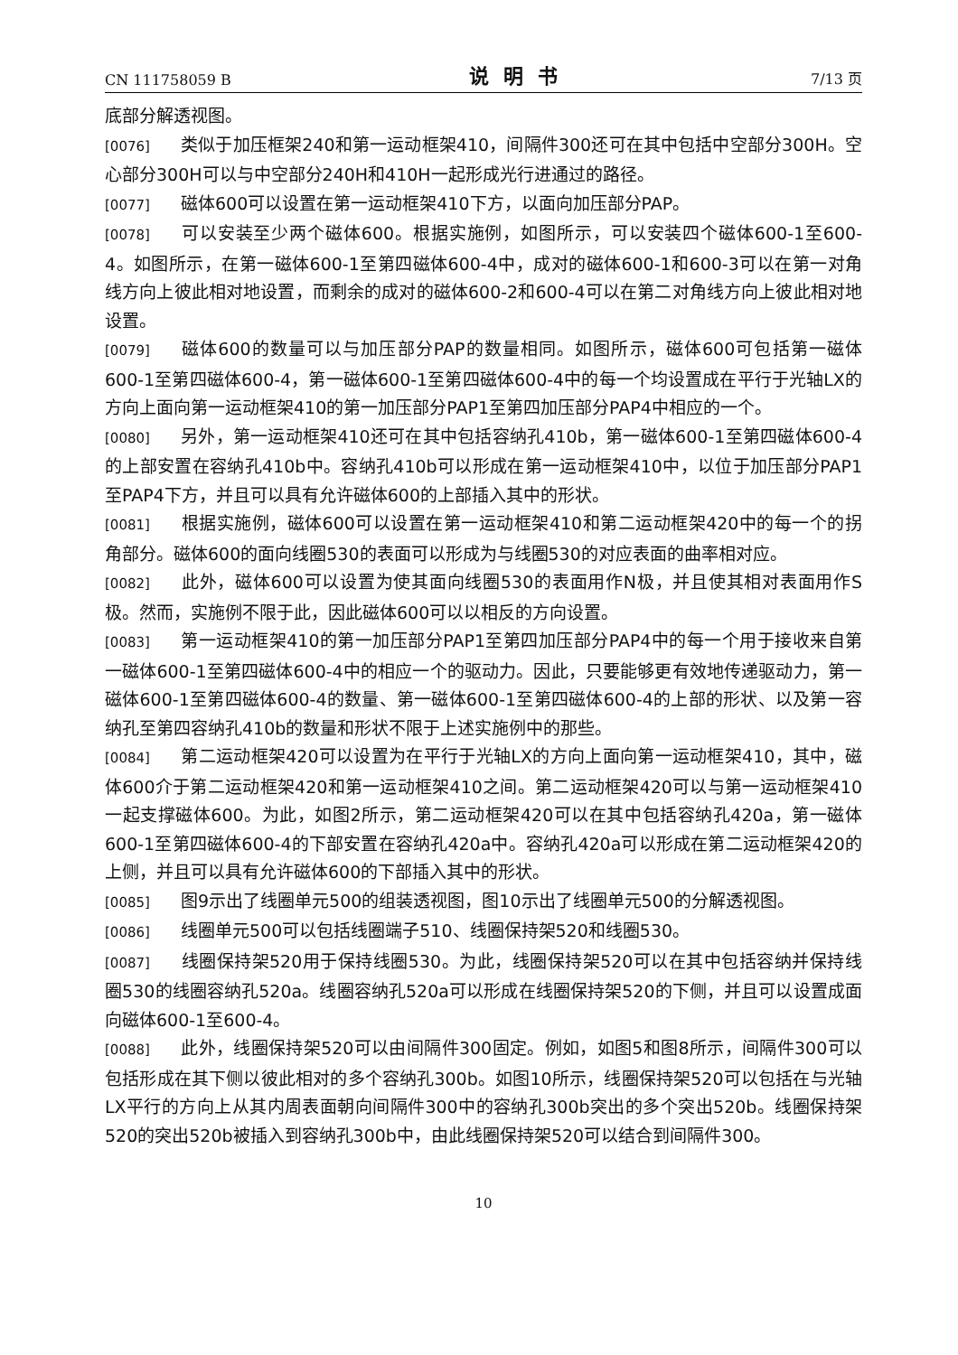CN 111758059 B 说明书 7/13 页
底部分解透视图。
[0076] 类似于加压框架240和第一运动框架410，间隔件300还可在其中包括中空部分300H。空心部分300H可以与中空部分240H和410H一起形成光行进通过的路径。
[0077] 磁体600可以设置在第一运动框架410下方，以面向加压部分PAP。
[0078] 可以安装至少两个磁体600。根据实施例，如图所示，可以安装四个磁体600-1至600-4。如图所示，在第一磁体600-1至第四磁体600-4中，成对的磁体600-1和600-3可以在第一对角线方向上彼此相对地设置，而剩余的成对的磁体600-2和600-4可以在第二对角线方向上彼此相对地设置。
[0079] 磁体600的数量可以与加压部分PAP的数量相同。如图所示，磁体600可包括第一磁体600-1至第四磁体600-4，第一磁体600-1至第四磁体600-4中的每一个均设置成在平行于光轴LX的方向上面向第一运动框架410的第一加压部分PAP1至第四加压部分PAP4中相应的一个。
[0080] 另外，第一运动框架410还可在其中包括容纳孔410b，第一磁体600-1至第四磁体600-4的上部安置在容纳孔410b中。容纳孔410b可以形成在第一运动框架410中，以位于加压部分PAP1至PAP4下方，并且可以具有允许磁体600的上部插入其中的形状。
[0081] 根据实施例，磁体600可以设置在第一运动框架410和第二运动框架420中的每一个的拐角部分。磁体600的面向线圈530的表面可以形成为与线圈530的对应表面的曲率相对应。
[0082] 此外，磁体600可以设置为使其面向线圈530的表面用作N极，并且使其相对表面用作S极。然而，实施例不限于此，因此磁体600可以以相反的方向设置。
[0083] 第一运动框架410的第一加压部分PAP1至第四加压部分PAP4中的每一个用于接收来自第一磁体600-1至第四磁体600-4中的相应一个的驱动力。因此，只要能够更有效地传递驱动力，第一磁体600-1至第四磁体600-4的数量、第一磁体600-1至第四磁体600-4的上部的形状、以及第一容纳孔至第四容纳孔410b的数量和形状不限于上述实施例中的那些。
[0084] 第二运动框架420可以设置为在平行于光轴LX的方向上面向第一运动框架410，其中，磁体600介于第二运动框架420和第一运动框架410之间。第二运动框架420可以与第一运动框架410一起支撑磁体600。为此，如图2所示，第二运动框架420可以在其中包括容纳孔420a，第一磁体600-1至第四磁体600-4的下部安置在容纳孔420a中。容纳孔420a可以形成在第二运动框架420的上侧，并且可以具有允许磁体600的下部插入其中的形状。
[0085] 图9示出了线圈单元500的组装透视图，图10示出了线圈单元500的分解透视图。
[0086] 线圈单元500可以包括线圈端子510、线圈保持架520和线圈530。
[0087] 线圈保持架520用于保持线圈530。为此，线圈保持架520可以在其中包括容纳并保持线圈530的线圈容纳孔520a。线圈容纳孔520a可以形成在线圈保持架520的下侧，并且可以设置成面向磁体600-1至600-4。
[0088] 此外，线圈保持架520可以由间隔件300固定。例如，如图5和图8所示，间隔件300可以包括形成在其下侧以彼此相对的多个容纳孔300b。如图10所示，线圈保持架520可以包括在与光轴LX平行的方向上从其内周表面朝向间隔件300中的容纳孔300b突出的多个突出520b。线圈保持架520的突出520b被插入到容纳孔300b中，由此线圈保持架520可以结合到间隔件300。
10